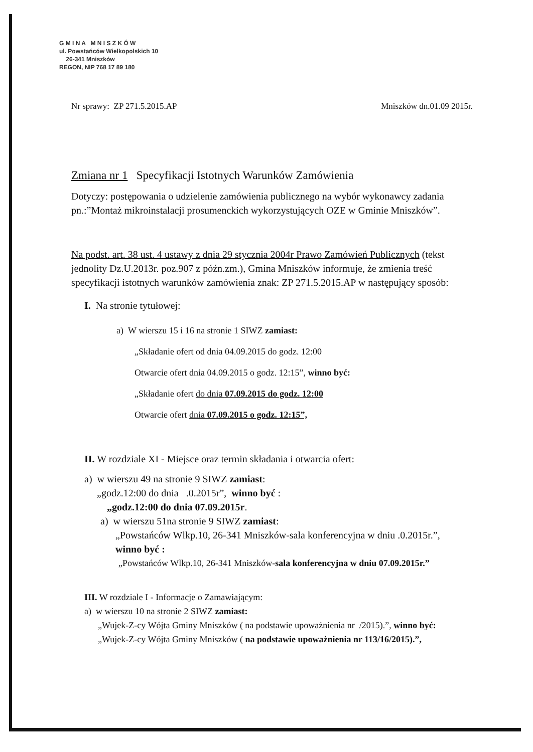G M I N A M N I S Z K Ó W
ul. Powstańców Wielkopolskich 10
26-341 Mniszków
REGON, NIP 768 17 89 180
Nr sprawy: ZP 271.5.2015.AP Mniszków dn.01.09 2015r.
Zmiana nr 1 Specyfikacji Istotnych Warunków Zamówienia
Dotyczy: postępowania o udzielenie zamówienia publicznego na wybór wykonawcy zadania pn.:”Montaż mikroinstalacji prosumenckich wykorzystujących OZE w Gminie Mniszków”.
Na podst. art. 38 ust. 4 ustawy z dnia 29 stycznia 2004r Prawo Zamówień Publicznych (tekst jednolity Dz.U.2013r. poz.907 z późn.zm.), Gmina Mniszków informuje, że zmienia treść specyfikacji istotnych warunków zamówienia znak: ZP 271.5.2015.AP w następujący sposób:
I. Na stronie tytułowej:
a) W wierszu 15 i 16 na stronie 1 SIWZ zamiast:
„Składanie ofert od dnia 04.09.2015 do godz. 12:00
Otwarcie ofert dnia 04.09.2015 o godz. 12:15”, winno być:
„Składanie ofert do dnia 07.09.2015 do godz. 12:00
Otwarcie ofert dnia 07.09.2015 o godz. 12:15”,
II. W rozdziale XI - Miejsce oraz termin składania i otwarcia ofert:
a) w wierszu 49 na stronie 9 SIWZ zamiast:
„godz.12:00 do dnia .0.2015r”, winno być :
„godz.12:00 do dnia 07.09.2015r.
a) w wierszu 51na stronie 9 SIWZ zamiast:
„Powstańców Wlkp.10, 26-341 Mniszków-sala konferencyjna w dniu .0.2015r.”,
winno być :
„Powstańców Wlkp.10, 26-341 Mniszków-sala konferencyjna w dniu 07.09.2015r.”
III. W rozdziale I - Informacje o Zamawiającym:
a) w wierszu 10 na stronie 2 SIWZ zamiast:
„Wujek-Z-cy Wójta Gminy Mniszków ( na podstawie upoważnienia nr /2015).”, winno być:
„Wujek-Z-cy Wójta Gminy Mniszków ( na podstawie upoważnienia nr 113/16/2015).”,